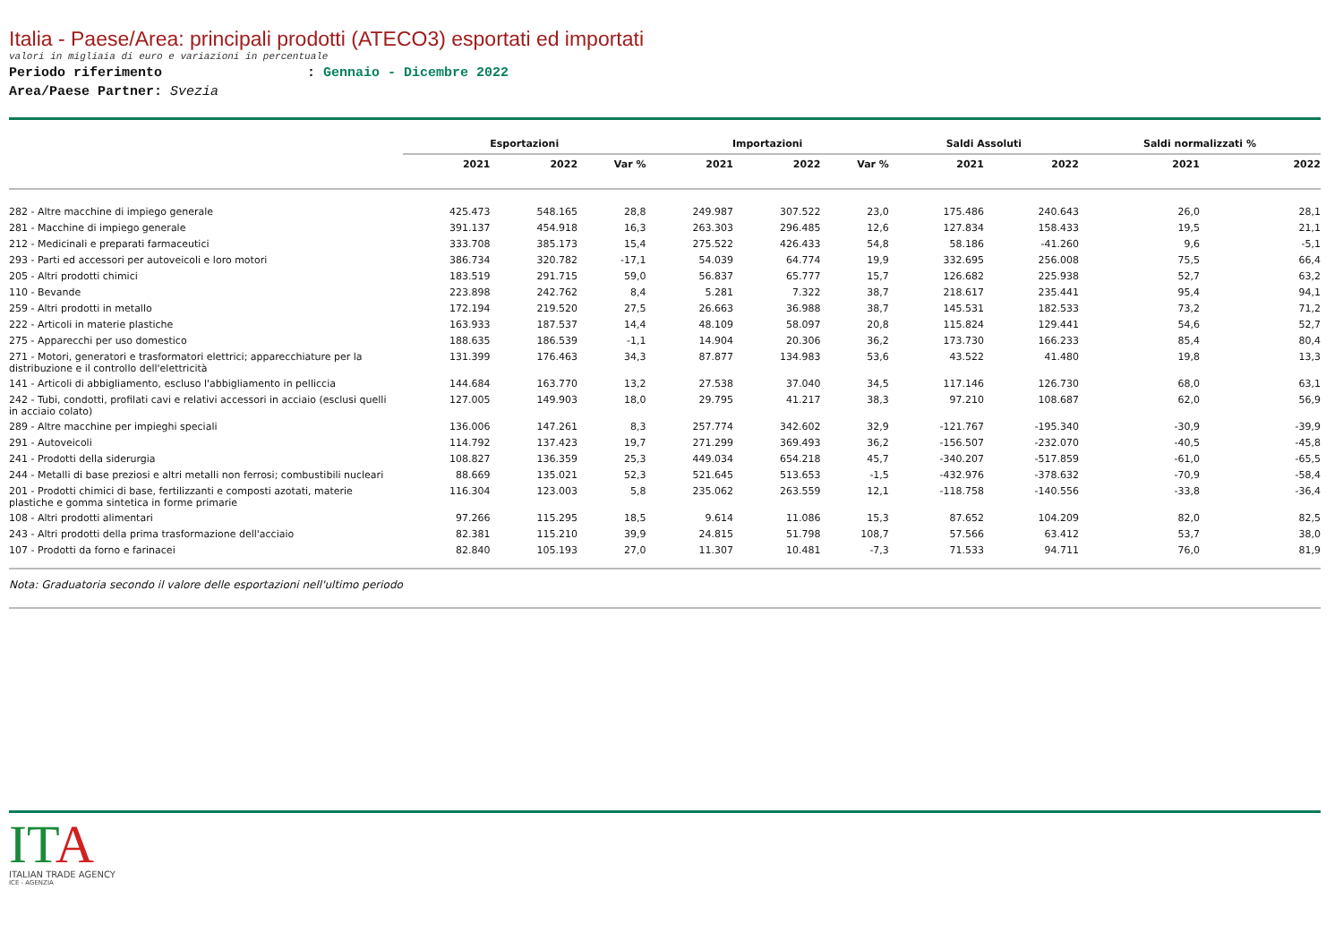Italia - Paese/Area: principali prodotti (ATECO3) esportati ed importati
valori in migliaia di euro e variazioni in percentuale
Periodo riferimento : Gennaio - Dicembre 2022
Area/Paese Partner: Svezia
| | Esportazioni | | | Importazioni | | | Saldi Assoluti | | Saldi normalizzati % | |
| --- | --- | --- | --- | --- | --- | --- | --- | --- | --- | --- |
| | 2021 | 2022 | Var % | 2021 | 2022 | Var % | 2021 | 2022 | 2021 | 2022 |
| 282 - Altre macchine di impiego generale | 425.473 | 548.165 | 28,8 | 249.987 | 307.522 | 23,0 | 175.486 | 240.643 | 26,0 | 28,1 |
| 281 - Macchine di impiego generale | 391.137 | 454.918 | 16,3 | 263.303 | 296.485 | 12,6 | 127.834 | 158.433 | 19,5 | 21,1 |
| 212 - Medicinali e preparati farmaceutici | 333.708 | 385.173 | 15,4 | 275.522 | 426.433 | 54,8 | 58.186 | -41.260 | 9,6 | -5,1 |
| 293 - Parti ed accessori per autoveicoli e loro motori | 386.734 | 320.782 | -17,1 | 54.039 | 64.774 | 19,9 | 332.695 | 256.008 | 75,5 | 66,4 |
| 205 - Altri prodotti chimici | 183.519 | 291.715 | 59,0 | 56.837 | 65.777 | 15,7 | 126.682 | 225.938 | 52,7 | 63,2 |
| 110 - Bevande | 223.898 | 242.762 | 8,4 | 5.281 | 7.322 | 38,7 | 218.617 | 235.441 | 95,4 | 94,1 |
| 259 - Altri prodotti in metallo | 172.194 | 219.520 | 27,5 | 26.663 | 36.988 | 38,7 | 145.531 | 182.533 | 73,2 | 71,2 |
| 222 - Articoli in materie plastiche | 163.933 | 187.537 | 14,4 | 48.109 | 58.097 | 20,8 | 115.824 | 129.441 | 54,6 | 52,7 |
| 275 - Apparecchi per uso domestico | 188.635 | 186.539 | -1,1 | 14.904 | 20.306 | 36,2 | 173.730 | 166.233 | 85,4 | 80,4 |
| 271 - Motori, generatori e trasformatori elettrici; apparecchiature per la distribuzione e il controllo dell'elettricità | 131.399 | 176.463 | 34,3 | 87.877 | 134.983 | 53,6 | 43.522 | 41.480 | 19,8 | 13,3 |
| 141 - Articoli di abbigliamento, escluso l'abbigliamento in pelliccia | 144.684 | 163.770 | 13,2 | 27.538 | 37.040 | 34,5 | 117.146 | 126.730 | 68,0 | 63,1 |
| 242 - Tubi, condotti, profilati cavi e relativi accessori in acciaio (esclusi quelli in acciaio colato) | 127.005 | 149.903 | 18,0 | 29.795 | 41.217 | 38,3 | 97.210 | 108.687 | 62,0 | 56,9 |
| 289 - Altre macchine per impieghi speciali | 136.006 | 147.261 | 8,3 | 257.774 | 342.602 | 32,9 | -121.767 | -195.340 | -30,9 | -39,9 |
| 291 - Autoveicoli | 114.792 | 137.423 | 19,7 | 271.299 | 369.493 | 36,2 | -156.507 | -232.070 | -40,5 | -45,8 |
| 241 - Prodotti della siderurgia | 108.827 | 136.359 | 25,3 | 449.034 | 654.218 | 45,7 | -340.207 | -517.859 | -61,0 | -65,5 |
| 244 - Metalli di base preziosi e altri metalli non ferrosi; combustibili nucleari | 88.669 | 135.021 | 52,3 | 521.645 | 513.653 | -1,5 | -432.976 | -378.632 | -70,9 | -58,4 |
| 201 - Prodotti chimici di base, fertilizzanti e composti azotati, materie plastiche e gomma sintetica in forme primarie | 116.304 | 123.003 | 5,8 | 235.062 | 263.559 | 12,1 | -118.758 | -140.556 | -33,8 | -36,4 |
| 108 - Altri prodotti alimentari | 97.266 | 115.295 | 18,5 | 9.614 | 11.086 | 15,3 | 87.652 | 104.209 | 82,0 | 82,5 |
| 243 - Altri prodotti della prima trasformazione dell'acciaio | 82.381 | 115.210 | 39,9 | 24.815 | 51.798 | 108,7 | 57.566 | 63.412 | 53,7 | 38,0 |
| 107 - Prodotti da forno e farinacei | 82.840 | 105.193 | 27,0 | 11.307 | 10.481 | -7,3 | 71.533 | 94.711 | 76,0 | 81,9 |
Nota: Graduatoria secondo il valore delle esportazioni nell'ultimo periodo
ITA
ITALIAN TRADE AGENCY
ICE - AGENZIA